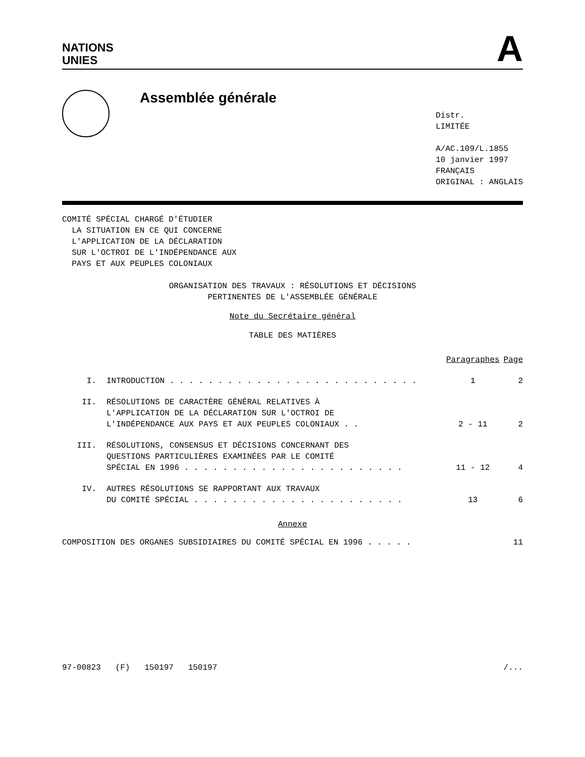NATIONS
UNIES
A
Assemblée générale
Distr.
LIMITÉE
A/AC.109/L.1855
10 janvier 1997
FRANÇAIS
ORIGINAL : ANGLAIS
COMITÉ SPÉCIAL CHARGÉ D'ÉTUDIER
LA SITUATION EN CE QUI CONCERNE
L'APPLICATION DE LA DÉCLARATION
SUR L'OCTROI DE L'INDÉPENDANCE AUX
PAYS ET AUX PEUPLES COLONIAUX
ORGANISATION DES TRAVAUX : RÉSOLUTIONS ET DÉCISIONS
PERTINENTES DE L'ASSEMBLÉE GÉNÉRALE
Note du Secrétaire général
TABLE DES MATIÈRES
| | | Paragraphes | Page |
| --- | --- | --- | --- |
| I. | INTRODUCTION . . . . . . . . . . . . . . . . . . . . . . . . . . | 1 | 2 |
| II. | RÉSOLUTIONS DE CARACTÈRE GÉNÉRAL RELATIVES À L'APPLICATION DE LA DÉCLARATION SUR L'OCTROI DE L'INDÉPENDANCE AUX PAYS ET AUX PEUPLES COLONIAUX . . | 2 - 11 | 2 |
| III. | RÉSOLUTIONS, CONSENSUS ET DÉCISIONS CONCERNANT DES QUESTIONS PARTICULIÈRES EXAMINÉES PAR LE COMITÉ SPÉCIAL EN 1996 . . . . . . . . . . . . . . . . . . . . . . . | 11 - 12 | 4 |
| IV. | AUTRES RÉSOLUTIONS SE RAPPORTANT AUX TRAVAUX DU COMITÉ SPÉCIAL . . . . . . . . . . . . . . . . . . . . . . | 13 | 6 |
Annexe
COMPOSITION DES ORGANES SUBSIDIAIRES DU COMITÉ SPÉCIAL EN 1996 . . . . . 11
97-00823 (F) 150197 150197 /...